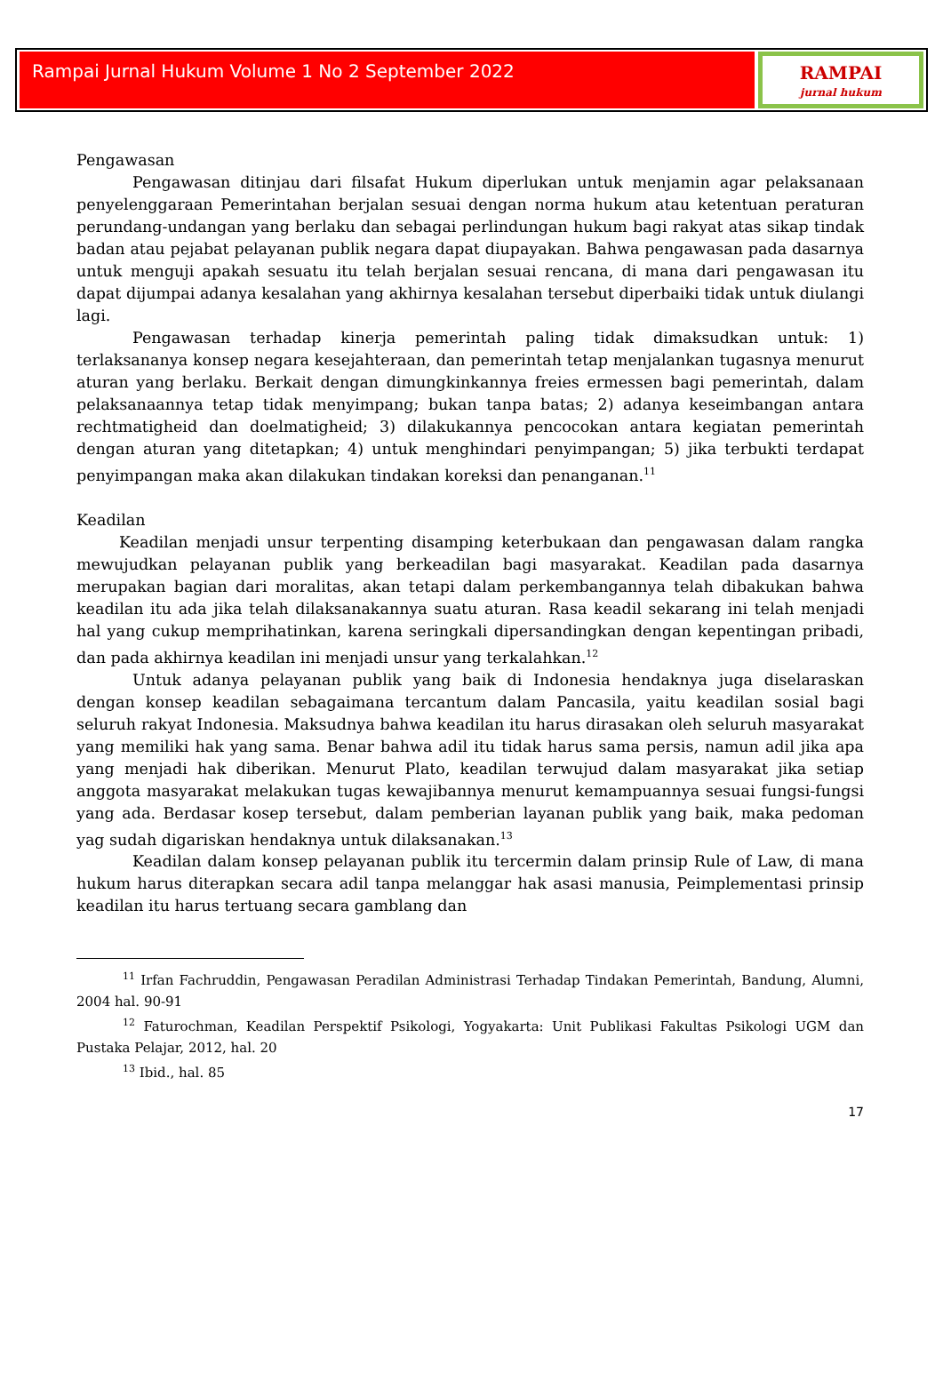Rampai Jurnal Hukum Volume 1 No 2 September 2022
RAMPAI
jurnal hukum
Pengawasan
Pengawasan ditinjau dari filsafat Hukum diperlukan untuk menjamin agar pelaksanaan penyelenggaraan Pemerintahan berjalan sesuai dengan norma hukum atau ketentuan peraturan perundang-undangan yang berlaku dan sebagai perlindungan hukum bagi rakyat atas sikap tindak badan atau pejabat pelayanan publik negara dapat diupayakan. Bahwa pengawasan pada dasarnya untuk menguji apakah sesuatu itu telah berjalan sesuai rencana, di mana dari pengawasan itu dapat dijumpai adanya kesalahan yang akhirnya kesalahan tersebut diperbaiki tidak untuk diulangi lagi.
Pengawasan terhadap kinerja pemerintah paling tidak dimaksudkan untuk: 1) terlaksananya konsep negara kesejahteraan, dan pemerintah tetap menjalankan tugasnya menurut aturan yang berlaku. Berkait dengan dimungkinkannya freies ermessen bagi pemerintah, dalam pelaksanaannya tetap tidak menyimpang; bukan tanpa batas; 2) adanya keseimbangan antara rechtmatigheid dan doelmatigheid; 3) dilakukannya pencocokan antara kegiatan pemerintah dengan aturan yang ditetapkan; 4) untuk menghindari penyimpangan; 5) jika terbukti terdapat penyimpangan maka akan dilakukan tindakan koreksi dan penanganan.<sup>11</sup>
Keadilan
Keadilan menjadi unsur terpenting disamping keterbukaan dan pengawasan dalam rangka mewujudkan pelayanan publik yang berkeadilan bagi masyarakat. Keadilan pada dasarnya merupakan bagian dari moralitas, akan tetapi dalam perkembangannya telah dibakukan bahwa keadilan itu ada jika telah dilaksanakannya suatu aturan. Rasa keadil sekarang ini telah menjadi hal yang cukup memprihatinkan, karena seringkali dipersandingkan dengan kepentingan pribadi, dan pada akhirnya keadilan ini menjadi unsur yang terkalahkan.<sup>12</sup>
Untuk adanya pelayanan publik yang baik di Indonesia hendaknya juga diselaraskan dengan konsep keadilan sebagaimana tercantum dalam Pancasila, yaitu keadilan sosial bagi seluruh rakyat Indonesia. Maksudnya bahwa keadilan itu harus dirasakan oleh seluruh masyarakat yang memiliki hak yang sama. Benar bahwa adil itu tidak harus sama persis, namun adil jika apa yang menjadi hak diberikan. Menurut Plato, keadilan terwujud dalam masyarakat jika setiap anggota masyarakat melakukan tugas kewajibannya menurut kemampuannya sesuai fungsi-fungsi yang ada. Berdasar kosep tersebut, dalam pemberian layanan publik yang baik, maka pedoman yag sudah digariskan hendaknya untuk dilaksanakan.<sup>13</sup>
Keadilan dalam konsep pelayanan publik itu tercermin dalam prinsip Rule of Law, di mana hukum harus diterapkan secara adil tanpa melanggar hak asasi manusia, Peimplementasi prinsip keadilan itu harus tertuang secara gamblang dan
<sup>11</sup> Irfan Fachruddin, Pengawasan Peradilan Administrasi Terhadap Tindakan Pemerintah, Bandung, Alumni, 2004 hal. 90-91
<sup>12</sup> Faturochman, Keadilan Perspektif Psikologi, Yogyakarta: Unit Publikasi Fakultas Psikologi UGM dan Pustaka Pelajar, 2012, hal. 20
<sup>13</sup> Ibid., hal. 85
17